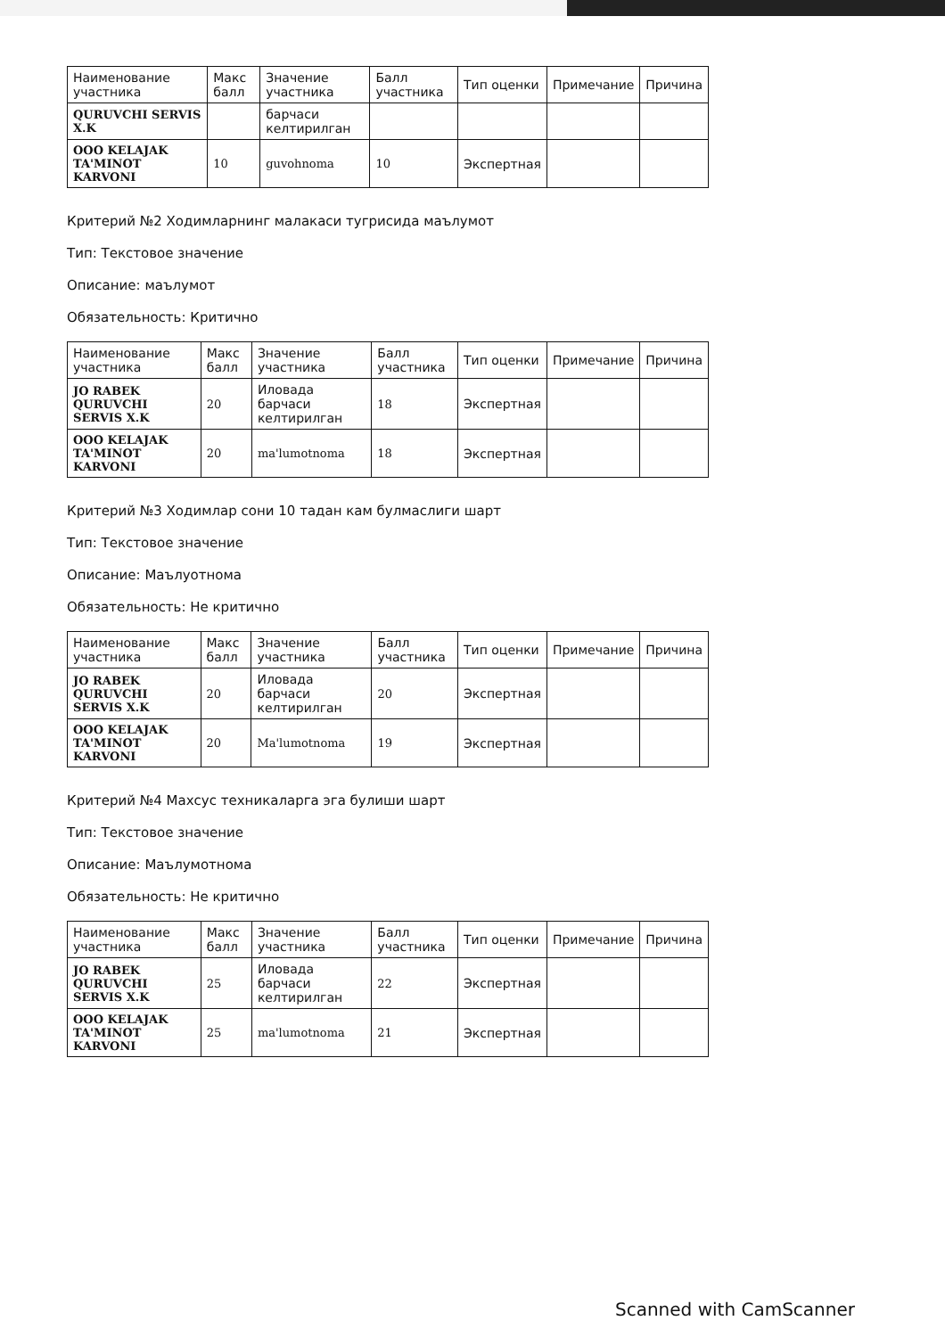| Наименование участника | Макс балл | Значение участника | Балл участника | Тип оценки | Примечание | Причина |
| --- | --- | --- | --- | --- | --- | --- |
| QURUVCHI SERVIS X.K | | барчаси келтирилган | | | | |
| OOO KELAJAK TA'MINOT KARVONI | 10 | guvohnoma | 10 | Экспертная | | |
Критерий №2 Ходимларнинг малакаси тугрисида маълумот
Тип: Текстовое значение
Описание: маълумот
Обязательность: Критично
| Наименование участника | Макс балл | Значение участника | Балл участника | Тип оценки | Примечание | Причина |
| --- | --- | --- | --- | --- | --- | --- |
| JO RABEK QURUVCHI SERVIS X.K | 20 | Иловада барчаси келтирилган | 18 | Экспертная | | |
| OOO KELAJAK TA'MINOT KARVONI | 20 | ma'lumotnoma | 18 | Экспертная | | |
Критерий №3 Ходимлар сони 10 тадан кам булмаслиги шарт
Тип: Текстовое значение
Описание: Маълуотнома
Обязательность: Не критично
| Наименование участника | Макс балл | Значение участника | Балл участника | Тип оценки | Примечание | Причина |
| --- | --- | --- | --- | --- | --- | --- |
| JO RABEK QURUVCHI SERVIS X.K | 20 | Иловада барчаси келтирилган | 20 | Экспертная | | |
| OOO KELAJAK TA'MINOT KARVONI | 20 | Ma'lumotnoma | 19 | Экспертная | | |
Критерий №4 Махсус техникаларга эга булиши шарт
Тип: Текстовое значение
Описание: Маълумотнома
Обязательность: Не критично
| Наименование участника | Макс балл | Значение участника | Балл участника | Тип оценки | Примечание | Причина |
| --- | --- | --- | --- | --- | --- | --- |
| JO RABEK QURUVCHI SERVIS X.K | 25 | Иловада барчаси келтирилган | 22 | Экспертная | | |
| OOO KELAJAK TA'MINOT KARVONI | 25 | ma'lumotnoma | 21 | Экспертная | | |
Scanned with CamScanner